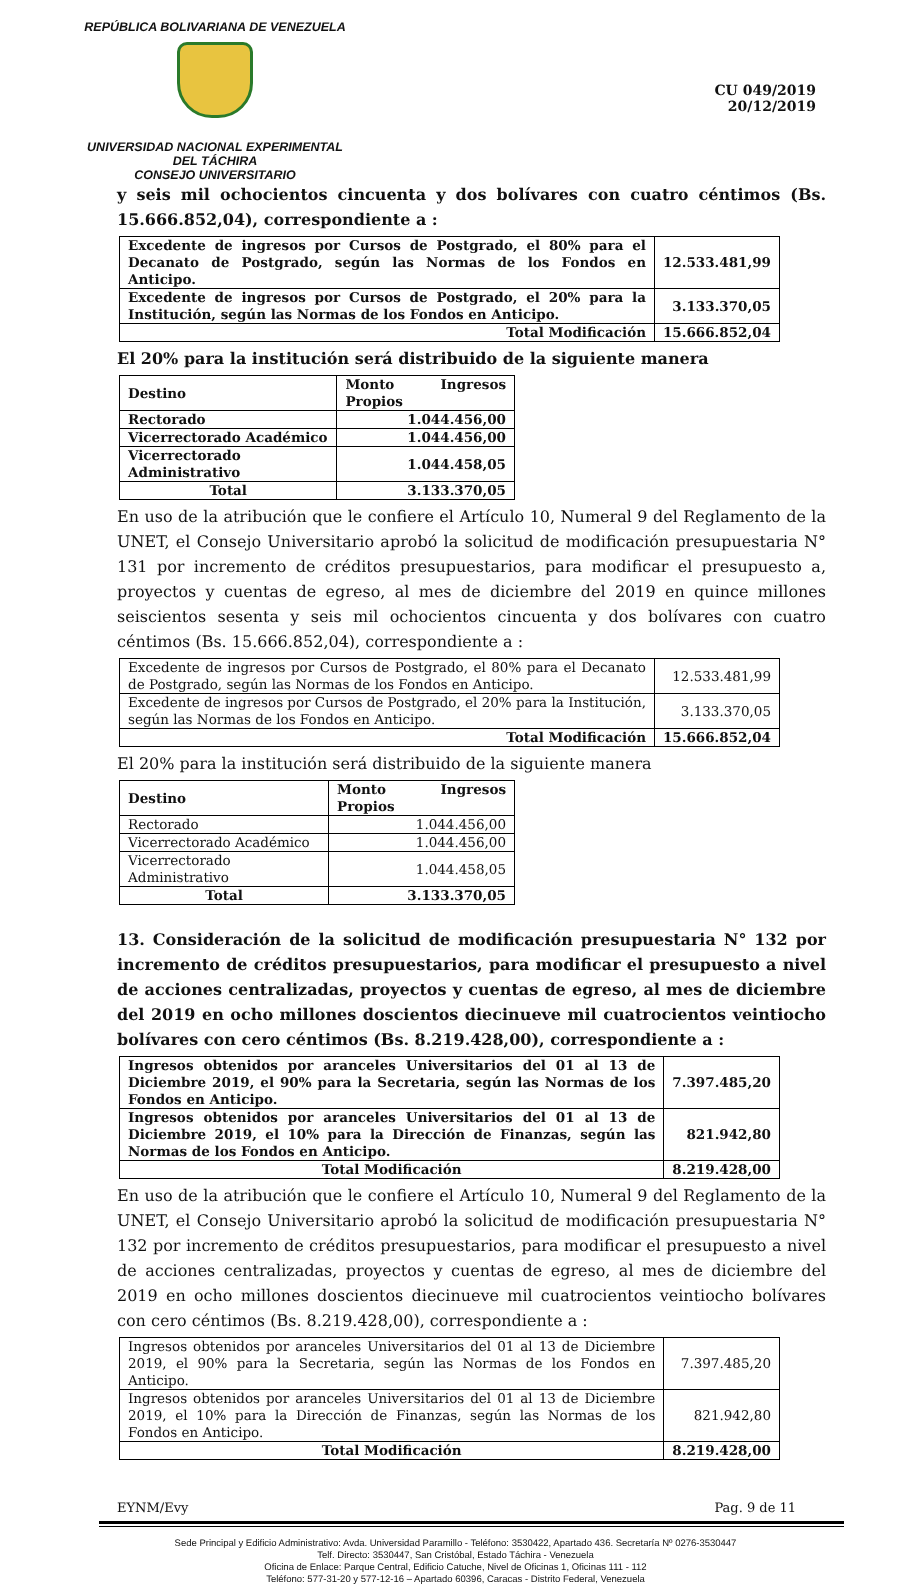REPÚBLICA BOLIVARIANA DE VENEZUELA
UNIVERSIDAD NACIONAL EXPERIMENTAL
DEL TÁCHIRA
CONSEJO UNIVERSITARIO
CU 049/2019
20/12/2019
y seis mil ochocientos cincuenta y dos bolívares con cuatro céntimos (Bs. 15.666.852,04), correspondiente a :
| Excedente de ingresos por Cursos de Postgrado, el 80% para el Decanato de Postgrado, según las Normas de los Fondos en Anticipo. | 12.533.481,99 |
| Excedente de ingresos por Cursos de Postgrado, el 20% para la Institución, según las Normas de los Fondos en Anticipo. | 3.133.370,05 |
| Total Modificación | 15.666.852,04 |
El 20% para la institución será distribuido de la siguiente manera
| Destino | Monto Ingresos Propios |
| --- | --- |
| Rectorado | 1.044.456,00 |
| Vicerrectorado Académico | 1.044.456,00 |
| Vicerrectorado Administrativo | 1.044.458,05 |
| Total | 3.133.370,05 |
En uso de la atribución que le confiere el Artículo 10, Numeral 9 del Reglamento de la UNET, el Consejo Universitario aprobó la solicitud de modificación presupuestaria N° 131 por incremento de créditos presupuestarios, para modificar el presupuesto a, proyectos y cuentas de egreso, al mes de diciembre del 2019 en quince millones seiscientos sesenta y seis mil ochocientos cincuenta y dos bolívares con cuatro céntimos (Bs. 15.666.852,04), correspondiente a :
| Excedente de ingresos por Cursos de Postgrado, el 80% para el Decanato de Postgrado, según las Normas de los Fondos en Anticipo. | 12.533.481,99 |
| Excedente de ingresos por Cursos de Postgrado, el 20% para la Institución, según las Normas de los Fondos en Anticipo. | 3.133.370,05 |
| Total Modificación | 15.666.852,04 |
El 20% para la institución será distribuido de la siguiente manera
| Destino | Monto Ingresos Propios |
| --- | --- |
| Rectorado | 1.044.456,00 |
| Vicerrectorado Académico | 1.044.456,00 |
| Vicerrectorado Administrativo | 1.044.458,05 |
| Total | 3.133.370,05 |
13. Consideración de la solicitud de modificación presupuestaria N° 132 por incremento de créditos presupuestarios, para modificar el presupuesto a nivel de acciones centralizadas, proyectos y cuentas de egreso, al mes de diciembre del 2019 en ocho millones doscientos diecinueve mil cuatrocientos veintiocho bolívares con cero céntimos (Bs. 8.219.428,00), correspondiente a :
| Ingresos obtenidos por aranceles Universitarios del 01 al 13 de Diciembre 2019, el 90% para la Secretaria, según las Normas de los Fondos en Anticipo. | 7.397.485,20 |
| Ingresos obtenidos por aranceles Universitarios del 01 al 13 de Diciembre 2019, el 10% para la Dirección de Finanzas, según las Normas de los Fondos en Anticipo. | 821.942,80 |
| Total Modificación | 8.219.428,00 |
En uso de la atribución que le confiere el Artículo 10, Numeral 9 del Reglamento de la UNET, el Consejo Universitario aprobó la solicitud de modificación presupuestaria N° 132 por incremento de créditos presupuestarios, para modificar el presupuesto a nivel de acciones centralizadas, proyectos y cuentas de egreso, al mes de diciembre del 2019 en ocho millones doscientos diecinueve mil cuatrocientos veintiocho bolívares con cero céntimos (Bs. 8.219.428,00), correspondiente a :
| Ingresos obtenidos por aranceles Universitarios del 01 al 13 de Diciembre 2019, el 90% para la Secretaria, según las Normas de los Fondos en Anticipo. | 7.397.485,20 |
| Ingresos obtenidos por aranceles Universitarios del 01 al 13 de Diciembre 2019, el 10% para la Dirección de Finanzas, según las Normas de los Fondos en Anticipo. | 821.942,80 |
| Total Modificación | 8.219.428,00 |
EYNM/Evy Pag. 9 de 11
Sede Principal y Edificio Administrativo: Avda. Universidad Paramillo - Teléfono: 3530422, Apartado 436. Secretaría Nº 0276-3530447
Telf. Directo: 3530447, San Cristóbal, Estado Táchira - Venezuela
Oficina de Enlace: Parque Central, Edificio Catuche, Nivel de Oficinas 1, Oficinas 111 - 112
Teléfono: 577-31-20 y 577-12-16 – Apartado 60396, Caracas - Distrito Federal, Venezuela